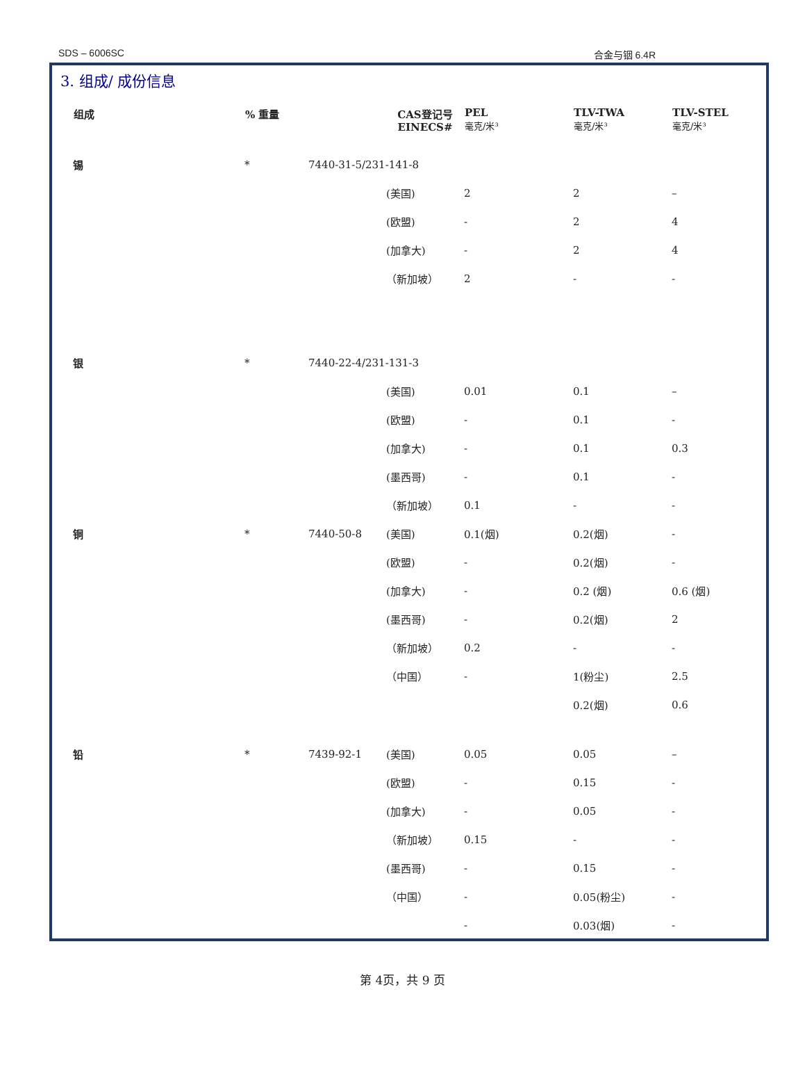SDS – 6006SC 合金与铟 6.4R
3. 组成/ 成份信息
| 组成 | % 重量 | | CAS登记号 EINECS# | PEL 毫克/米³ | TLV-TWA 毫克/米³ | TLV-STEL 毫克/米³ |
| --- | --- | --- | --- | --- | --- | --- |
| 锡 | * | 7440-31-5/231-141-8 | | | | |
| | | | (美国) | 2 | 2 | – |
| | | | (欧盟) | - | 2 | 4 |
| | | | (加拿大) | - | 2 | 4 |
| | | | （新加坡） | 2 | - | - |
| 银 | * | 7440-22-4/231-131-3 | | | | |
| | | | (美国) | 0.01 | 0.1 | – |
| | | | (欧盟) | - | 0.1 | - |
| | | | (加拿大) | - | 0.1 | 0.3 |
| | | | (墨西哥) | - | 0.1 | - |
| | | | （新加坡） | 0.1 | - | - |
| 铜 | * | 7440-50-8 | (美国) | 0.1(烟) | 0.2(烟) | - |
| | | | (欧盟) | - | 0.2(烟) | - |
| | | | (加拿大) | - | 0.2 (烟) | 0.6 (烟) |
| | | | (墨西哥) | - | 0.2(烟) | 2 |
| | | | （新加坡） | 0.2 | - | - |
| | | | （中国） | - | 1(粉尘) | 2.5 |
| | | | | | 0.2(烟) | 0.6 |
| 铅 | * | 7439-92-1 | (美国) | 0.05 | 0.05 | – |
| | | | (欧盟) | - | 0.15 | - |
| | | | (加拿大) | - | 0.05 | - |
| | | | （新加坡） | 0.15 | - | - |
| | | | (墨西哥) | - | 0.15 | - |
| | | | （中国） | - | 0.05(粉尘) | - |
| | | | | - | 0.03(烟) | - |
第 4页，共 9 页